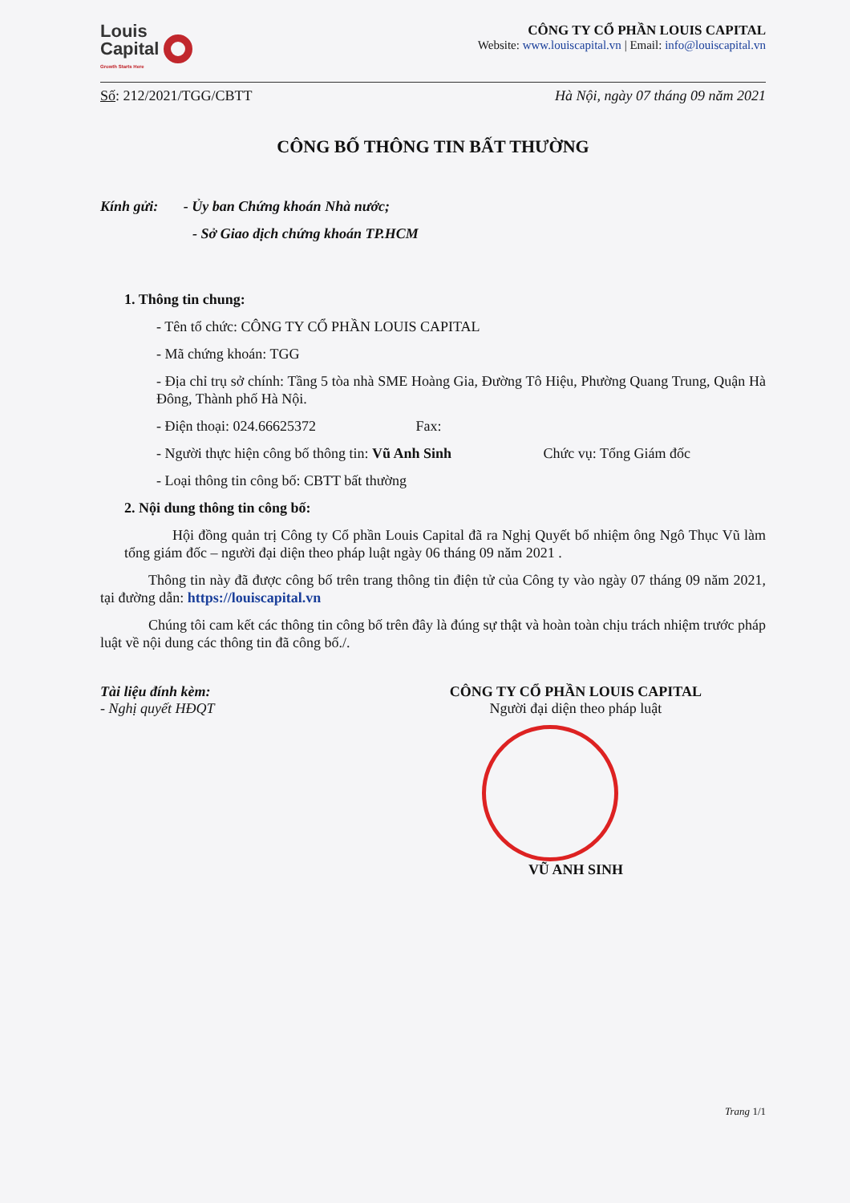Louis
Capital
Growth Starts Here
CÔNG TY CỔ PHẦN LOUIS CAPITAL
Website: www.louiscapital.vn | Email: info@louiscapital.vn
Số: 212/2021/TGG/CBTT Hà Nội, ngày 07 tháng 09 năm 2021
CÔNG BỐ THÔNG TIN BẤT THƯỜNG
Kính gửi: - Ủy ban Chứng khoán Nhà nước;
- Sở Giao dịch chứng khoán TP.HCM
1. Thông tin chung:
- Tên tổ chức: CÔNG TY CỔ PHẦN LOUIS CAPITAL
- Mã chứng khoán: TGG
- Địa chỉ trụ sở chính: Tầng 5 tòa nhà SME Hoàng Gia, Đường Tô Hiệu, Phường Quang Trung, Quận Hà Đông, Thành phố Hà Nội.
- Điện thoại: 024.66625372 Fax:
- Người thực hiện công bố thông tin: Vũ Anh Sinh Chức vụ: Tổng Giám đốc
- Loại thông tin công bố: CBTT bất thường
2. Nội dung thông tin công bố:
Hội đồng quản trị Công ty Cổ phần Louis Capital đã ra Nghị Quyết bổ nhiệm ông Ngô Thục Vũ làm tổng giám đốc – người đại diện theo pháp luật ngày 06 tháng 09 năm 2021 .
Thông tin này đã được công bố trên trang thông tin điện tử của Công ty vào ngày 07 tháng 09 năm 2021, tại đường dẫn: https://louiscapital.vn
Chúng tôi cam kết các thông tin công bố trên đây là đúng sự thật và hoàn toàn chịu trách nhiệm trước pháp luật về nội dung các thông tin đã công bố./.
Tài liệu đính kèm:
- Nghị quyết HĐQT
CÔNG TY CỔ PHẦN LOUIS CAPITAL
Người đại diện theo pháp luật
VŨ ANH SINH
Trang 1/1